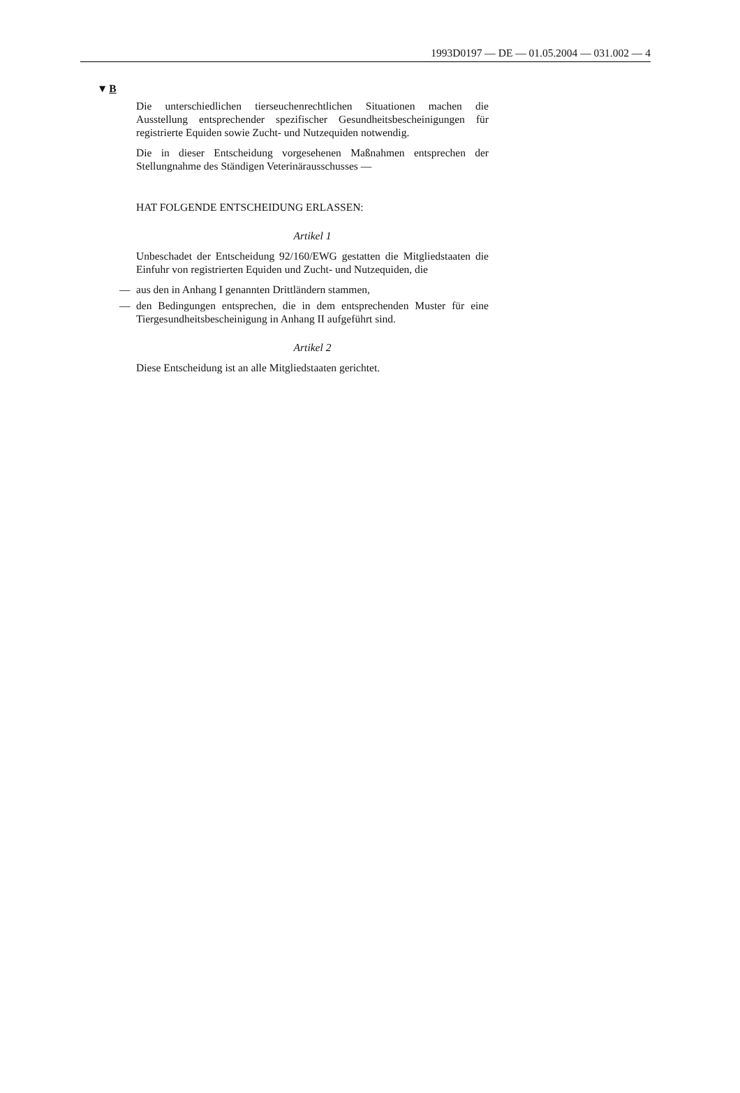1993D0197 — DE — 01.05.2004 — 031.002 — 4
▼B
Die unterschiedlichen tierseuchenrechtlichen Situationen machen die Ausstellung entsprechender spezifischer Gesundheitsbescheinigungen für registrierte Equiden sowie Zucht- und Nutzequiden notwendig.
Die in dieser Entscheidung vorgesehenen Maßnahmen entsprechen der Stellungnahme des Ständigen Veterinärausschusses —
HAT FOLGENDE ENTSCHEIDUNG ERLASSEN:
Artikel 1
Unbeschadet der Entscheidung 92/160/EWG gestatten die Mitgliedstaaten die Einfuhr von registrierten Equiden und Zucht- und Nutzequiden, die
— aus den in Anhang I genannten Drittländern stammen,
— den Bedingungen entsprechen, die in dem entsprechenden Muster für eine Tiergesundheitsbescheinigung in Anhang II aufgeführt sind.
Artikel 2
Diese Entscheidung ist an alle Mitgliedstaaten gerichtet.